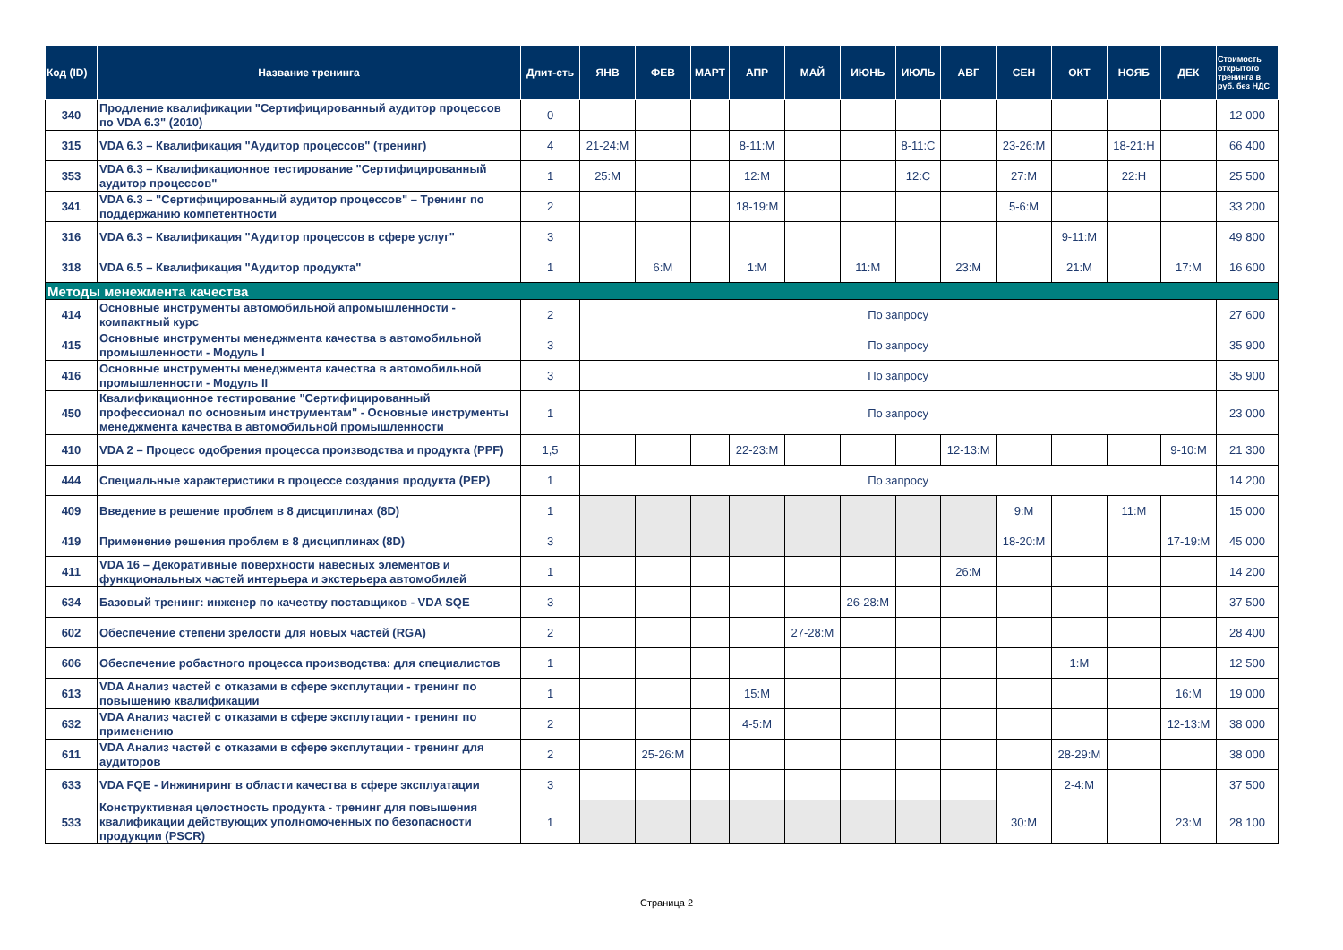| Код (ID) | Название тренинга | Длит-сть | ЯНВ | ФЕВ | МАРТ | АПР | МАЙ | ИЮНЬ | ИЮЛЬ | АВГ | СЕН | ОКТ | НОЯБ | ДЕК | Стоимость открытого тренинга в руб. без НДС |
| --- | --- | --- | --- | --- | --- | --- | --- | --- | --- | --- | --- | --- | --- | --- | --- |
| 340 | Продление квалификации "Сертифицированный аудитор процессов по VDA 6.3" (2010) | 0 | | | | | | | | | | | | | 12 000 |
| 315 | VDA 6.3 – Квалификация "Аудитор процессов" (тренинг) | 4 | 21-24:M | | | 8-11:M | | | 8-11:C | | 23-26:M | | 18-21:H | | 66 400 |
| 353 | VDA 6.3 – Квалификационное тестирование "Сертифицированный аудитор процессов" | 1 | 25:M | | | 12:M | | | 12:C | | 27:M | | 22:H | | 25 500 |
| 341 | VDA 6.3 – "Сертифицированный аудитор процессов" – Тренинг по поддержанию компетентности | 2 | | | | 18-19:M | | | | | 5-6:M | | | | 33 200 |
| 316 | VDA 6.3 – Квалификация "Аудитор процессов в сфере услуг" | 3 | | | | | | | | | | 9-11:M | | | 49 800 |
| 318 | VDA 6.5 – Квалификация "Аудитор продукта" | 1 | | 6:M | | 1:M | | 11:M | | 23:M | | 21:M | | 17:M | 16 600 |
| Методы менежмента качества | | | | | | | | | | | | | | | |
| 414 | Основные инструменты автомобильной апромышленности - компактный курс | 2 | По запросу | | | | | | | | | | | | 27 600 |
| 415 | Основные инструменты менеджмента качества в автомобильной промышленности - Модуль I | 3 | По запросу | | | | | | | | | | | | 35 900 |
| 416 | Основные инструменты менеджмента качества в автомобильной промышленности - Модуль II | 3 | По запросу | | | | | | | | | | | | 35 900 |
| 450 | Квалификационное тестирование "Сертифицированный профессионал по основным инструментам" - Основные инструменты менеджмента качества в автомобильной промышленности | 1 | По запросу | | | | | | | | | | | | 23 000 |
| 410 | VDA 2 – Процесс одобрения процесса производства и продукта (PPF) | 1,5 | | | | 22-23:M | | | | 12-13:M | | | | 9-10:M | 21 300 |
| 444 | Специальные характеристики в процессе создания продукта (PEP) | 1 | По запросу | | | | | | | | | | | | 14 200 |
| 409 | Введение в решение проблем в 8 дисциплинах (8D) | 1 | | | | | | | | | 9:M | | 11:M | | 15 000 |
| 419 | Применение решения проблем в 8 дисциплинах (8D) | 3 | | | | | | | | | 18-20:M | | | 17-19:M | 45 000 |
| 411 | VDA 16 – Декоративные поверхности навесных элементов и функциональных частей интерьера и экстерьера автомобилей | 1 | | | | | | | | 26:M | | | | | 14 200 |
| 634 | Базовый тренинг: инженер по качеству поставщиков - VDA SQE | 3 | | | | | | 26-28:M | | | | | | | 37 500 |
| 602 | Обеспечение степени зрелости для новых частей (RGA) | 2 | | | | | 27-28:M | | | | | | | | 28 400 |
| 606 | Обеспечение робастного процесса производства: для специалистов | 1 | | | | | | | | | | 1:M | | | 12 500 |
| 613 | VDA Анализ частей с отказами в сфере эксплутации - тренинг по повышению квалификации | 1 | | | | 15:M | | | | | | | | 16:M | 19 000 |
| 632 | VDA Анализ частей с отказами в сфере эксплутации - тренинг по применению | 2 | | | | 4-5:M | | | | | | | | 12-13:M | 38 000 |
| 611 | VDA Анализ частей с отказами в сфере эксплутации - тренинг для аудиторов | 2 | | 25-26:M | | | | | | | | 28-29:M | | | 38 000 |
| 633 | VDA FQE - Инжиниринг в области качества в сфере эксплуатации | 3 | | | | | | | | | | 2-4:M | | | 37 500 |
| 533 | Конструктивная целостность продукта - тренинг для повышения квалификации действующих уполномоченных по безопасности продукции (PSCR) | 1 | | | | | | | | | 30:M | | | 23:M | 28 100 |
Страница 2